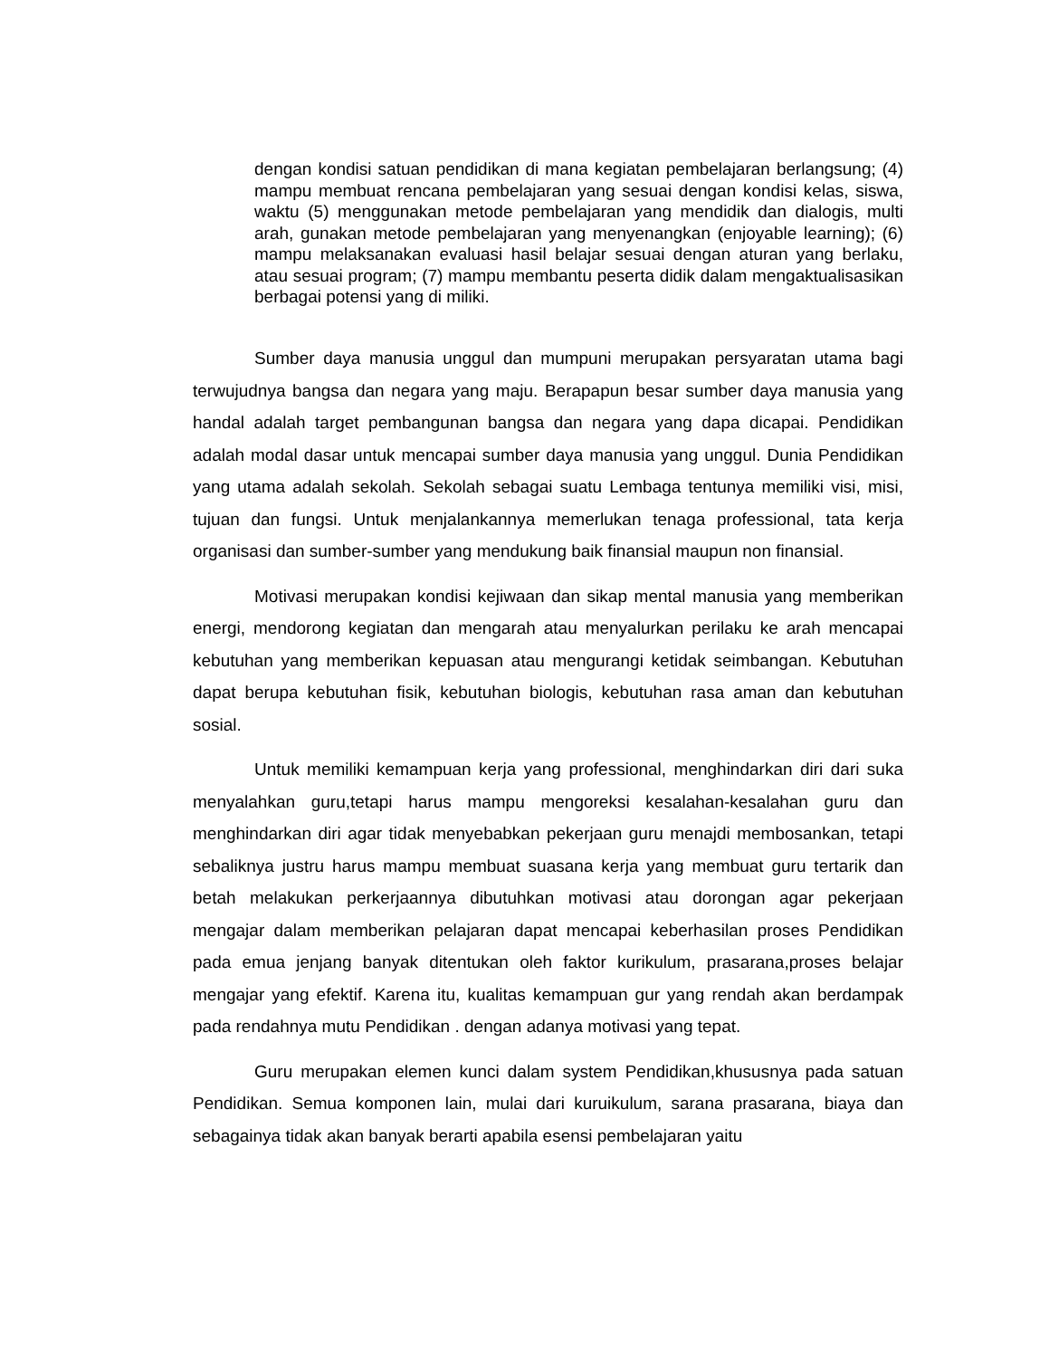dengan kondisi satuan pendidikan di mana kegiatan pembelajaran berlangsung; (4) mampu membuat rencana pembelajaran yang sesuai dengan kondisi kelas, siswa, waktu (5) menggunakan metode pembelajaran yang mendidik dan dialogis, multi arah, gunakan metode pembelajaran yang menyenangkan (enjoyable learning); (6) mampu melaksanakan evaluasi hasil belajar sesuai dengan aturan yang berlaku, atau sesuai program; (7) mampu membantu peserta didik dalam mengaktualisasikan berbagai potensi yang di miliki.
Sumber daya manusia unggul dan mumpuni merupakan persyaratan utama bagi terwujudnya bangsa dan negara yang maju. Berapapun besar sumber daya manusia yang handal adalah target pembangunan bangsa dan negara yang dapa dicapai. Pendidikan adalah modal dasar untuk mencapai sumber daya manusia yang unggul. Dunia Pendidikan yang utama adalah sekolah. Sekolah sebagai suatu Lembaga tentunya memiliki visi, misi, tujuan dan fungsi. Untuk menjalankannya memerlukan tenaga professional, tata kerja organisasi dan sumber-sumber yang mendukung baik finansial maupun non finansial.
Motivasi merupakan kondisi kejiwaan dan sikap mental manusia yang memberikan energi, mendorong kegiatan dan mengarah atau menyalurkan perilaku ke arah mencapai kebutuhan yang memberikan kepuasan atau mengurangi ketidak seimbangan. Kebutuhan dapat berupa kebutuhan fisik, kebutuhan biologis, kebutuhan rasa aman dan kebutuhan sosial.
Untuk memiliki kemampuan kerja yang professional, menghindarkan diri dari suka menyalahkan guru,tetapi harus mampu mengoreksi kesalahan-kesalahan guru dan menghindarkan diri agar tidak menyebabkan pekerjaan guru menajdi membosankan, tetapi sebaliknya justru harus mampu membuat suasana kerja yang membuat guru tertarik dan betah melakukan perkerjaannya dibutuhkan motivasi atau dorongan agar pekerjaan mengajar dalam memberikan pelajaran dapat mencapai keberhasilan proses Pendidikan pada emua jenjang banyak ditentukan oleh faktor kurikulum, prasarana,proses belajar mengajar yang efektif. Karena itu, kualitas kemampuan gur yang rendah akan berdampak pada rendahnya mutu Pendidikan . dengan adanya motivasi yang tepat.
Guru merupakan elemen kunci dalam system Pendidikan,khususnya pada satuan Pendidikan. Semua komponen lain, mulai dari kuruikulum, sarana prasarana, biaya dan sebagainya tidak akan banyak berarti apabila esensi pembelajaran yaitu